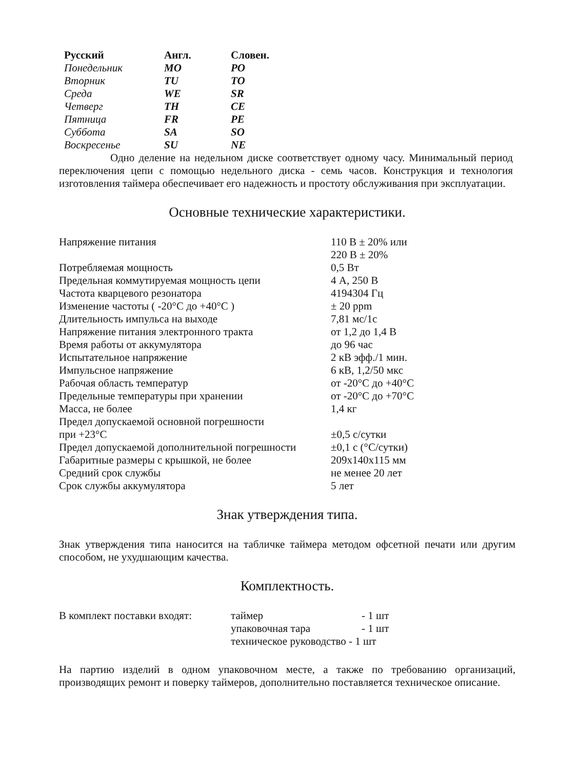| Русский | Англ. | Словен. |
| --- | --- | --- |
| Понедельник | MO | PO |
| Вторник | TU | TO |
| Среда | WE | SR |
| Четверг | TH | CE |
| Пятница | FR | PE |
| Суббота | SA | SO |
| Воскресенье | SU | NE |
Одно деление на недельном диске соответствует одному часу. Минимальный период переключения цепи с помощью недельного диска - семь часов. Конструкция и технология изготовления таймера обеспечивает его надежность и простоту обслуживания при эксплуатации.
Основные технические характеристики.
| Напряжение питания | 110 В ± 20% или 220 В ± 20% |
| Потребляемая мощность | 0,5 Вт |
| Предельная коммутируемая мощность цепи | 4 А, 250 В |
| Частота кварцевого резонатора | 4194304 Гц |
| Изменение частоты ( -20°С до +40°С ) | ± 20 ppm |
| Длительность импульса на выходе | 7,81 мс/1с |
| Напряжение питания электронного тракта | от 1,2 до 1,4 В |
| Время работы от аккумулятора | до 96 час |
| Испытательное напряжение | 2 кВ эфф./1 мин. |
| Импульсное напряжение | 6 кВ, 1,2/50 мкс |
| Рабочая область температур | от -20°С до +40°С |
| Предельные температуры при хранении | от -20°С до +70°С |
| Масса, не более | 1,4 кг |
| Предел допускаемой основной погрешности при +23°С | ±0,5 с/сутки |
| Предел допускаемой дополнительной погрешности | ±0,1 с (°С/сутки) |
| Габаритные размеры с крышкой, не более | 209x140x115 мм |
| Средний срок службы | не менее 20 лет |
| Срок службы аккумулятора | 5 лет |
Знак утверждения типа.
Знак утверждения типа наносится на табличке таймера методом офсетной печати или другим способом, не ухудшающим качества.
Комплектность.
| В комплект поставки входят: | таймер | - 1 шт |
| | упаковочная тара | - 1 шт |
| | техническое руководство - 1 шт | |
На партию изделий в одном упаковочном месте, а также по требованию организаций, производящих ремонт и поверку таймеров, дополнительно поставляется техническое описание.